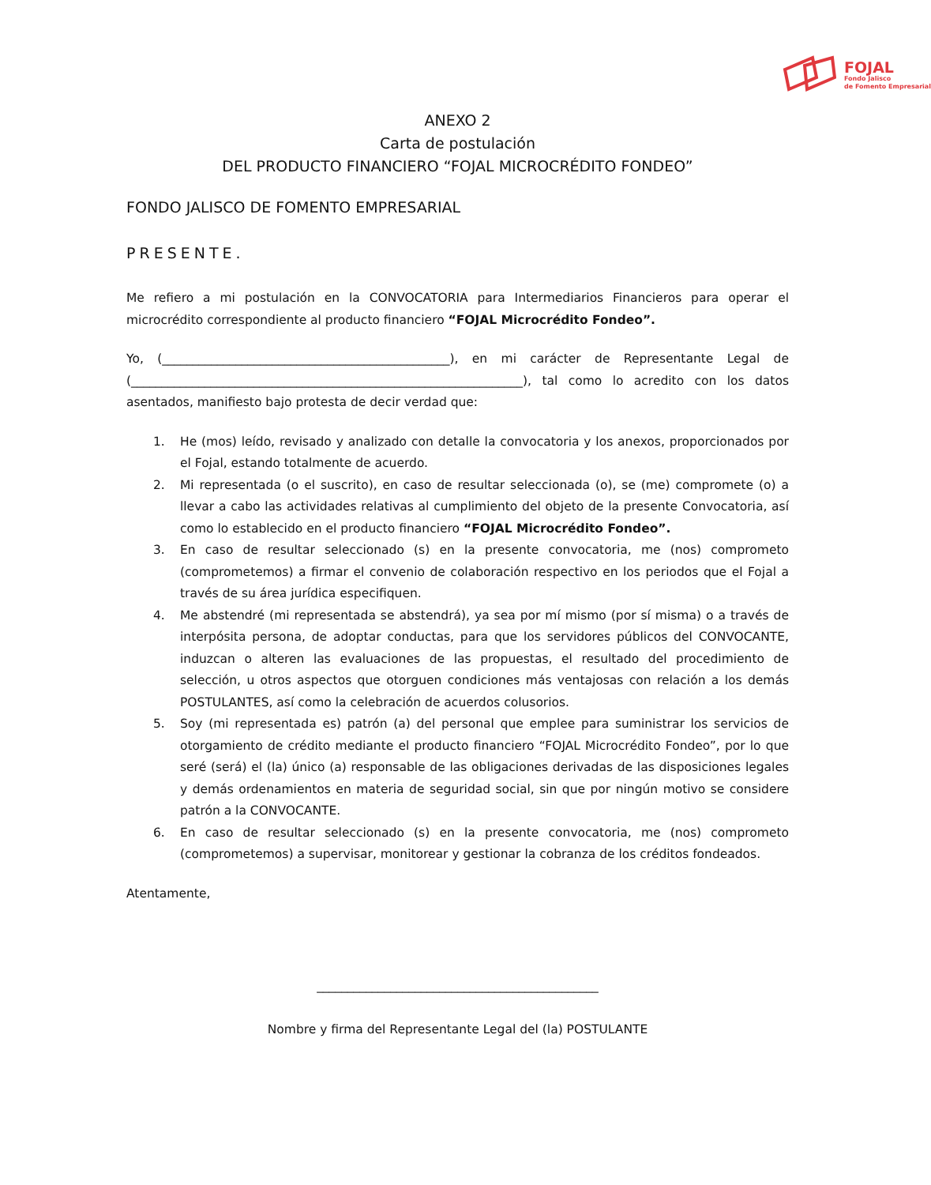FOJAL
Fondo Jalisco
de Fomento Empresarial
ANEXO 2
Carta de postulación
DEL PRODUCTO FINANCIERO “FOJAL MICROCRÉDITO FONDEO”
FONDO JALISCO DE FOMENTO EMPRESARIAL
PRESENTE.
Me refiero a mi postulación en la CONVOCATORIA para Intermediarios Financieros para operar el microcrédito correspondiente al producto financiero “FOJAL Microcrédito Fondeo”.
Yo, (_______________________________________________), en mi carácter de Representante Legal de (________________________________________________________________), tal como lo acredito con los datos asentados, manifiesto bajo protesta de decir verdad que:
1. He (mos) leído, revisado y analizado con detalle la convocatoria y los anexos, proporcionados por el Fojal, estando totalmente de acuerdo.
2. Mi representada (o el suscrito), en caso de resultar seleccionada (o), se (me) compromete (o) a llevar a cabo las actividades relativas al cumplimiento del objeto de la presente Convocatoria, así como lo establecido en el producto financiero “FOJAL Microcrédito Fondeo”.
3. En caso de resultar seleccionado (s) en la presente convocatoria, me (nos) comprometo (comprometemos) a firmar el convenio de colaboración respectivo en los periodos que el Fojal a través de su área jurídica especifiquen.
4. Me abstendré (mi representada se abstendrá), ya sea por mí mismo (por sí misma) o a través de interpósita persona, de adoptar conductas, para que los servidores públicos del CONVOCANTE, induzcan o alteren las evaluaciones de las propuestas, el resultado del procedimiento de selección, u otros aspectos que otorguen condiciones más ventajosas con relación a los demás POSTULANTES, así como la celebración de acuerdos colusorios.
5. Soy (mi representada es) patrón (a) del personal que emplee para suministrar los servicios de otorgamiento de crédito mediante el producto financiero “FOJAL Microcrédito Fondeo”, por lo que seré (será) el (la) único (a) responsable de las obligaciones derivadas de las disposiciones legales y demás ordenamientos en materia de seguridad social, sin que por ningún motivo se considere patrón a la CONVOCANTE.
6. En caso de resultar seleccionado (s) en la presente convocatoria, me (nos) comprometo (comprometemos) a supervisar, monitorear y gestionar la cobranza de los créditos fondeados.
Atentamente,
______________________________________________
Nombre y firma del Representante Legal del (la) POSTULANTE